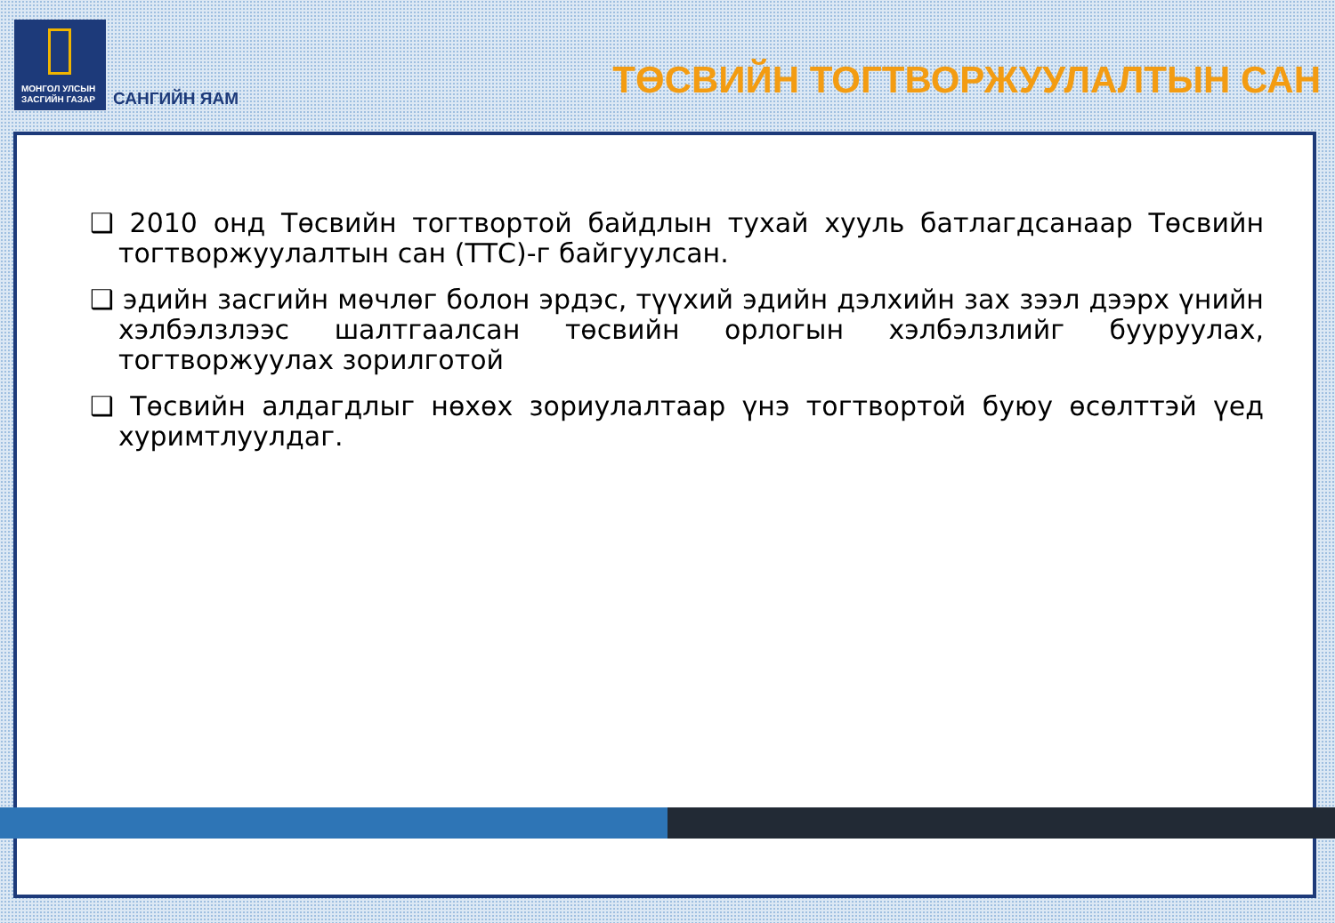МОНГОЛ УЛСЫН
ЗАСГИЙН ГАЗАР
САНГИЙН ЯАМ
ТӨСВИЙН ТОГТВОРЖУУЛАЛТЫН САН
❑ 2010 онд Төсвийн тогтвортой байдлын тухай хууль батлагдсанаар Төсвийн тогтворжуулалтын сан (ТТС)-г байгуулсан.
❑ эдийн засгийн мөчлөг болон эрдэс, түүхий эдийн дэлхийн зах зээл дээрх үнийн хэлбэлзлээс шалтгаалсан төсвийн орлогын хэлбэлзлийг бууруулах, тогтворжуулах зорилготой
❑ Төсвийн алдагдлыг нөхөх зориулалтаар үнэ тогтвортой буюу өсөлттэй үед хуримтлуулдаг.